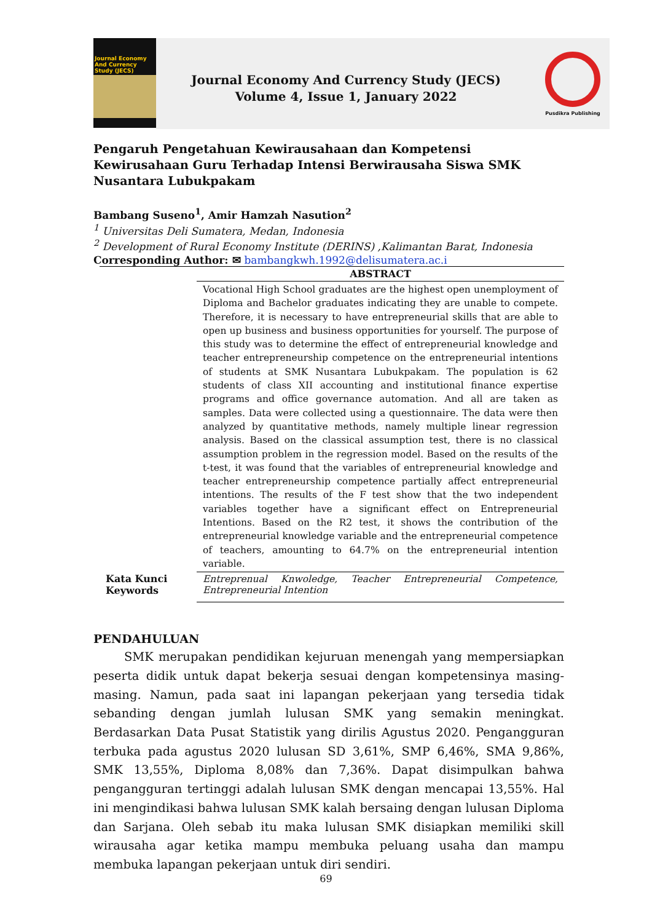Journal Economy And Currency Study (JECS)
Journal Economy And Currency Study (JECS)
Volume 4, Issue 1, January 2022
Pusdikra Publishing
Pengaruh Pengetahuan Kewirausahaan dan Kompetensi Kewirusahaan Guru Terhadap Intensi Berwirausaha Siswa SMK Nusantara Lubukpakam
Bambang Suseno<sup>1</sup>, Amir Hamzah Nasution<sup>2</sup>
<sup>1</sup> Universitas Deli Sumatera, Medan, Indonesia
<sup>2</sup> Development of Rural Economy Institute (DERINS) ,Kalimantan Barat, Indonesia
Corresponding Author: ✉ bambangkwh.1992@delisumatera.ac.i
Kata Kunci
Keywords
ABSTRACT
Vocational High School graduates are the highest open unemployment of Diploma and Bachelor graduates indicating they are unable to compete. Therefore, it is necessary to have entrepreneurial skills that are able to open up business and business opportunities for yourself. The purpose of this study was to determine the effect of entrepreneurial knowledge and teacher entrepreneurship competence on the entrepreneurial intentions of students at SMK Nusantara Lubukpakam. The population is 62 students of class XII accounting and institutional finance expertise programs and office governance automation. And all are taken as samples. Data were collected using a questionnaire. The data were then analyzed by quantitative methods, namely multiple linear regression analysis. Based on the classical assumption test, there is no classical assumption problem in the regression model. Based on the results of the t-test, it was found that the variables of entrepreneurial knowledge and teacher entrepreneurship competence partially affect entrepreneurial intentions. The results of the F test show that the two independent variables together have a significant effect on Entrepreneurial Intentions. Based on the R2 test, it shows the contribution of the entrepreneurial knowledge variable and the entrepreneurial competence of teachers, amounting to 64.7% on the entrepreneurial intention variable.
Entreprenual Knwoledge, Teacher Entrepreneurial Competence, Entrepreneurial Intention
PENDAHULUAN
SMK merupakan pendidikan kejuruan menengah yang mempersiapkan peserta didik untuk dapat bekerja sesuai dengan kompetensinya masing-masing. Namun, pada saat ini lapangan pekerjaan yang tersedia tidak sebanding dengan jumlah lulusan SMK yang semakin meningkat. Berdasarkan Data Pusat Statistik yang dirilis Agustus 2020. Pengangguran terbuka pada agustus 2020 lulusan SD 3,61%, SMP 6,46%, SMA 9,86%, SMK 13,55%, Diploma 8,08% dan 7,36%. Dapat disimpulkan bahwa pengangguran tertinggi adalah lulusan SMK dengan mencapai 13,55%. Hal ini mengindikasi bahwa lulusan SMK kalah bersaing dengan lulusan Diploma dan Sarjana. Oleh sebab itu maka lulusan SMK disiapkan memiliki skill wirausaha agar ketika mampu membuka peluang usaha dan mampu membuka lapangan pekerjaan untuk diri sendiri.
69